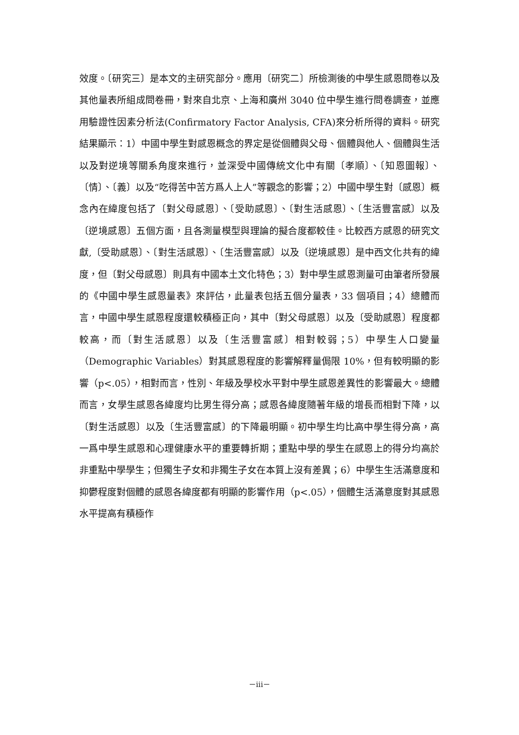效度。〔研究三〕是本文的主研究部分。應用〔研究二〕所檢測後的中學生感恩問卷以及其他量表所組成問卷冊，對來自北京、上海和廣州 3040 位中學生進行問卷調查，並應用驗證性因素分析法(Confirmatory Factor Analysis, CFA)來分析所得的資料。研究結果顯示：1）中國中學生對感恩概念的界定是從個體與父母、個體與他人、個體與生活以及對逆境等關系角度來進行，並深受中國傳統文化中有關〔孝順〕、〔知恩圖報〕、〔情〕、〔義〕以及“吃得苦中苦方爲人上人”等觀念的影響；2）中國中學生對〔感恩〕概念內在緯度包括了〔對父母感恩〕、〔受助感恩〕、〔對生活感恩〕、〔生活豐富感〕以及〔逆境感恩〕五個方面，且各測量模型與理論的擬合度都較佳。比較西方感恩的研究文獻,〔受助感恩〕、〔對生活感恩〕、〔生活豐富感〕以及〔逆境感恩〕是中西文化共有的緯度，但〔對父母感恩〕則具有中國本土文化特色；3）對中學生感恩測量可由筆者所發展的《中國中學生感恩量表》來評估，此量表包括五個分量表，33 個項目；4）總體而言，中國中學生感恩程度還較積極正向，其中〔對父母感恩〕以及〔受助感恩〕程度都較高，而〔對生活感恩〕以及〔生活豐富感〕相對較弱；5）中學生人口變量（Demographic Variables）對其感恩程度的影響解釋量侷限 10%，但有較明顯的影響（p<.05），相對而言，性別、年級及學校水平對中學生感恩差異性的影響最大。總體而言，女學生感恩各緯度均比男生得分高；感恩各緯度隨著年級的增長而相對下降，以〔對生活感恩〕以及〔生活豐富感〕的下降最明顯。初中學生均比高中學生得分高，高一爲中學生感恩和心理健康水平的重要轉折期；重點中學的學生在感恩上的得分均高於非重點中學學生；但獨生子女和非獨生子女在本質上沒有差異；6）中學生生活滿意度和抑鬱程度對個體的感恩各緯度都有明顯的影響作用（p<.05），個體生活滿意度對其感恩水平提高有積極作
－iii－